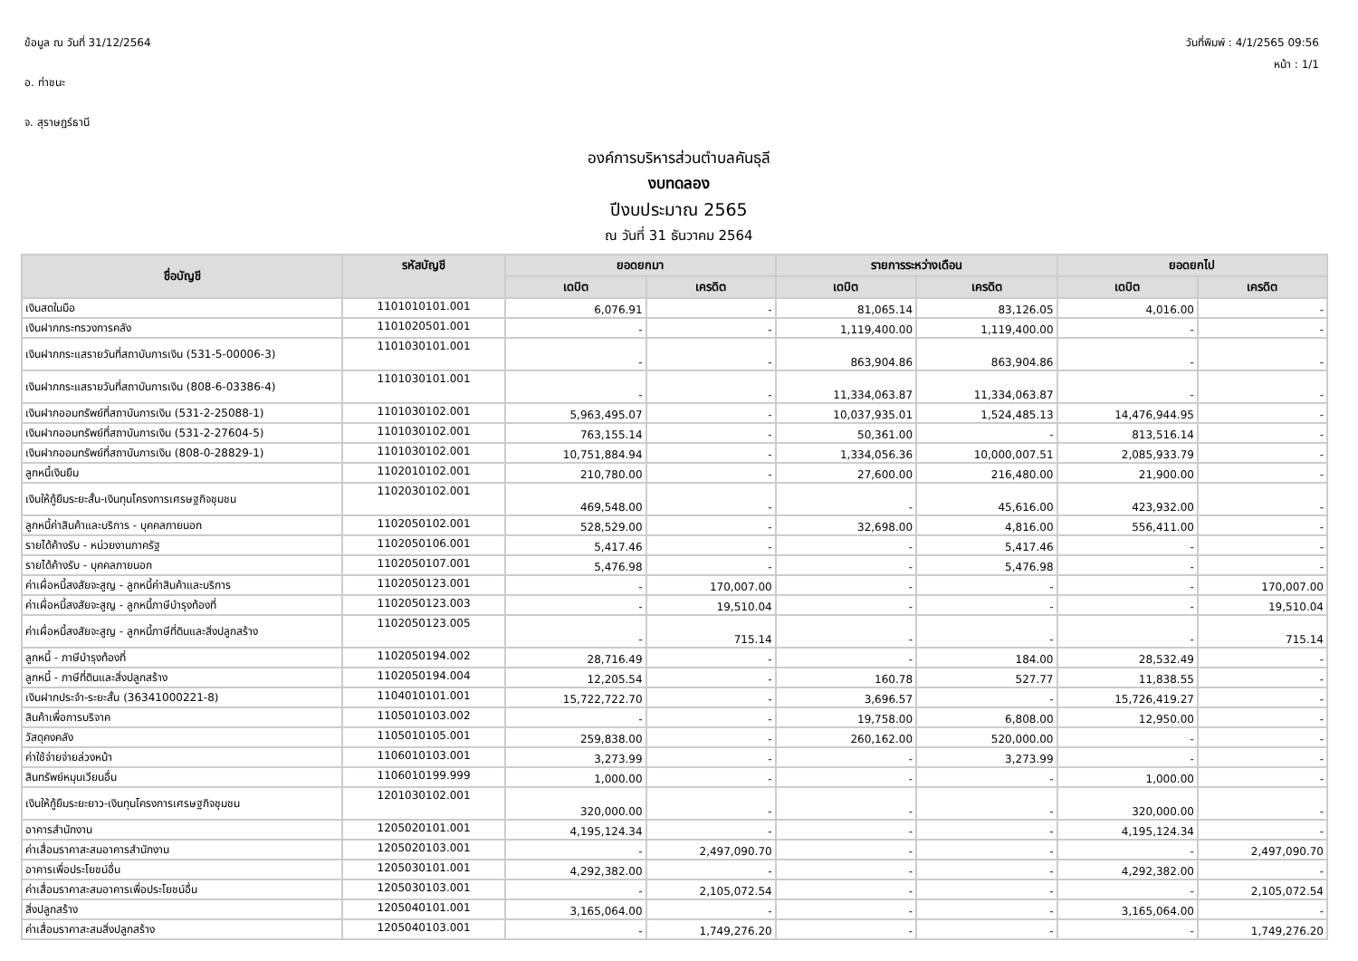ข้อมูล ณ วันที่ 31/12/2564
อ. ท่าชนะ
จ. สุราษฎร์ธานี
วันที่พิมพ์ : 4/1/2565 09:56
หน้า : 1/1
องค์การบริหารส่วนตำบลคันธุลี
งบทดลอง
ปีงบประมาณ 2565
ณ วันที่ 31 ธันวาคม 2564
| ชื่อบัญชี | รหัสบัญชี | ยอดยกมา | | รายการระหว่างเดือน | | ยอดยกไป | |
| --- | --- | --- | --- | --- | --- | --- | --- |
| | | เดบิต | เครดิต | เดบิต | เครดิต | เดบิต | เครดิต |
| เงินสดในมือ | 1101010101.001 | 6,076.91 | - | 81,065.14 | 83,126.05 | 4,016.00 | - |
| เงินฝากกระทรวงการคลัง | 1101020501.001 | - | - | 1,119,400.00 | 1,119,400.00 | - | - |
| เงินฝากกระแสรายวันที่สถาบันการเงิน (531-5-00006-3) | 1101030101.001 | - | - | 863,904.86 | 863,904.86 | - | - |
| เงินฝากกระแสรายวันที่สถาบันการเงิน (808-6-03386-4) | 1101030101.001 | - | - | 11,334,063.87 | 11,334,063.87 | - | - |
| เงินฝากออมทรัพย์ที่สถาบันการเงิน (531-2-25088-1) | 1101030102.001 | 5,963,495.07 | - | 10,037,935.01 | 1,524,485.13 | 14,476,944.95 | - |
| เงินฝากออมทรัพย์ที่สถาบันการเงิน (531-2-27604-5) | 1101030102.001 | 763,155.14 | - | 50,361.00 | - | 813,516.14 | - |
| เงินฝากออมทรัพย์ที่สถาบันการเงิน (808-0-28829-1) | 1101030102.001 | 10,751,884.94 | - | 1,334,056.36 | 10,000,007.51 | 2,085,933.79 | - |
| ลูกหนี้เงินยืม | 1102010102.001 | 210,780.00 | - | 27,600.00 | 216,480.00 | 21,900.00 | - |
| เงินให้กู้ยืมระยะสั้น-เงินทุนโครงการเศรษฐกิจชุมชน | 1102030102.001 | 469,548.00 | - | - | 45,616.00 | 423,932.00 | - |
| ลูกหนี้ค่าสินค้าและบริการ - บุคคลภายนอก | 1102050102.001 | 528,529.00 | - | 32,698.00 | 4,816.00 | 556,411.00 | - |
| รายได้ค้างรับ - หน่วยงานภาครัฐ | 1102050106.001 | 5,417.46 | - | - | 5,417.46 | - | - |
| รายได้ค้างรับ - บุคคลภายนอก | 1102050107.001 | 5,476.98 | - | - | 5,476.98 | - | - |
| ค่าเผื่อหนี้สงสัยจะสูญ - ลูกหนี้ค่าสินค้าและบริการ | 1102050123.001 | - | 170,007.00 | - | - | - | 170,007.00 |
| ค่าเผื่อหนี้สงสัยจะสูญ - ลูกหนี้ภาษีบำรุงท้องที่ | 1102050123.003 | - | 19,510.04 | - | - | - | 19,510.04 |
| ค่าเผื่อหนี้สงสัยจะสูญ - ลูกหนี้ภาษีที่ดินและสิ่งปลูกสร้าง | 1102050123.005 | - | 715.14 | - | - | - | 715.14 |
| ลูกหนี้ - ภาษีบำรุงท้องที่ | 1102050194.002 | 28,716.49 | - | - | 184.00 | 28,532.49 | - |
| ลูกหนี้ - ภาษีที่ดินและสิ่งปลูกสร้าง | 1102050194.004 | 12,205.54 | - | 160.78 | 527.77 | 11,838.55 | - |
| เงินฝากประจำ-ระยะสั้น (36341000221-8) | 1104010101.001 | 15,722,722.70 | - | 3,696.57 | - | 15,726,419.27 | - |
| สินค้าเพื่อการบริจาค | 1105010103.002 | - | - | 19,758.00 | 6,808.00 | 12,950.00 | - |
| วัสดุคงคลัง | 1105010105.001 | 259,838.00 | - | 260,162.00 | 520,000.00 | - | - |
| ค่าใช้จ่ายจ่ายล่วงหน้า | 1106010103.001 | 3,273.99 | - | - | 3,273.99 | - | - |
| สินทรัพย์หมุนเวียนอื่น | 1106010199.999 | 1,000.00 | - | - | - | 1,000.00 | - |
| เงินให้กู้ยืมระยะยาว-เงินทุนโครงการเศรษฐกิจชุมชน | 1201030102.001 | 320,000.00 | - | - | - | 320,000.00 | - |
| อาคารสำนักงาน | 1205020101.001 | 4,195,124.34 | - | - | - | 4,195,124.34 | - |
| ค่าเสื่อมราคาสะสมอาคารสำนักงาน | 1205020103.001 | - | 2,497,090.70 | - | - | - | 2,497,090.70 |
| อาคารเพื่อประโยชน์อื่น | 1205030101.001 | 4,292,382.00 | - | - | - | 4,292,382.00 | - |
| ค่าเสื่อมราคาสะสมอาคารเพื่อประโยชน์อื่น | 1205030103.001 | - | 2,105,072.54 | - | - | - | 2,105,072.54 |
| สิ่งปลูกสร้าง | 1205040101.001 | 3,165,064.00 | - | - | - | 3,165,064.00 | - |
| ค่าเสื่อมราคาสะสมสิ่งปลูกสร้าง | 1205040103.001 | - | 1,749,276.20 | - | - | - | 1,749,276.20 |